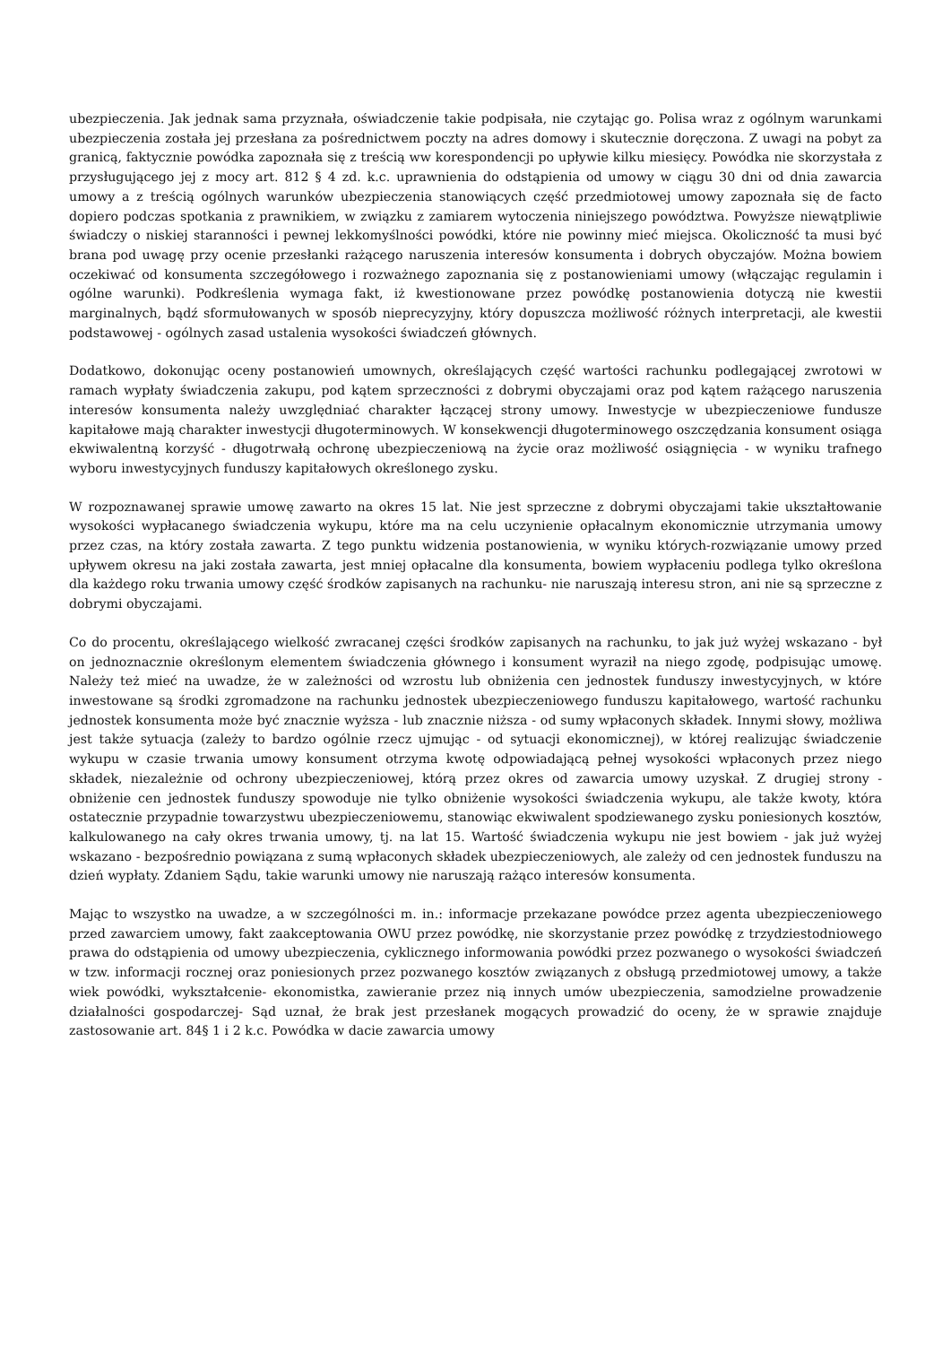ubezpieczenia. Jak jednak sama przyznała, oświadczenie takie podpisała, nie czytając go. Polisa wraz z ogólnym warunkami ubezpieczenia została jej przesłana za pośrednictwem poczty na adres domowy i skutecznie doręczona. Z uwagi na pobyt za granicą, faktycznie powódka zapoznała się z treścią ww korespondencji po upływie kilku miesięcy. Powódka nie skorzystała z przysługującego jej z mocy art. 812 § 4 zd. k.c. uprawnienia do odstąpienia od umowy w ciągu 30 dni od dnia zawarcia umowy a z treścią ogólnych warunków ubezpieczenia stanowiących część przedmiotowej umowy zapoznała się de facto dopiero podczas spotkania z prawnikiem, w związku z zamiarem wytoczenia niniejszego powództwa. Powyższe niewątpliwie świadczy o niskiej staranności i pewnej lekkomyślności powódki, które nie powinny mieć miejsca. Okoliczność ta musi być brana pod uwagę przy ocenie przesłanki rażącego naruszenia interesów konsumenta i dobrych obyczajów. Można bowiem oczekiwać od konsumenta szczegółowego i rozważnego zapoznania się z postanowieniami umowy (włączając regulamin i ogólne warunki). Podkreślenia wymaga fakt, iż kwestionowane przez powódkę postanowienia dotyczą nie kwestii marginalnych, bądź sformułowanych w sposób nieprecyzyjny, który dopuszcza możliwość różnych interpretacji, ale kwestii podstawowej - ogólnych zasad ustalenia wysokości świadczeń głównych.
Dodatkowo, dokonując oceny postanowień umownych, określających część wartości rachunku podlegającej zwrotowi w ramach wypłaty świadczenia zakupu, pod kątem sprzeczności z dobrymi obyczajami oraz pod kątem rażącego naruszenia interesów konsumenta należy uwzględniać charakter łączącej strony umowy. Inwestycje w ubezpieczeniowe fundusze kapitałowe mają charakter inwestycji długoterminowych. W konsekwencji długoterminowego oszczędzania konsument osiąga ekwiwalentną korzyść - długotrwałą ochronę ubezpieczeniową na życie oraz możliwość osiągnięcia - w wyniku trafnego wyboru inwestycyjnych funduszy kapitałowych określonego zysku.
W rozpoznawanej sprawie umowę zawarto na okres 15 lat. Nie jest sprzeczne z dobrymi obyczajami takie ukształtowanie wysokości wypłacanego świadczenia wykupu, które ma na celu uczynienie opłacalnym ekonomicznie utrzymania umowy przez czas, na który została zawarta. Z tego punktu widzenia postanowienia, w wyniku których-rozwiązanie umowy przed upływem okresu na jaki została zawarta, jest mniej opłacalne dla konsumenta, bowiem wypłaceniu podlega tylko określona dla każdego roku trwania umowy część środków zapisanych na rachunku- nie naruszają interesu stron, ani nie są sprzeczne z dobrymi obyczajami.
Co do procentu, określającego wielkość zwracanej części środków zapisanych na rachunku, to jak już wyżej wskazano - był on jednoznacznie określonym elementem świadczenia głównego i konsument wyraził na niego zgodę, podpisując umowę. Należy też mieć na uwadze, że w zależności od wzrostu lub obniżenia cen jednostek funduszy inwestycyjnych, w które inwestowane są środki zgromadzone na rachunku jednostek ubezpieczeniowego funduszu kapitałowego, wartość rachunku jednostek konsumenta może być znacznie wyższa - lub znacznie niższa - od sumy wpłaconych składek. Innymi słowy, możliwa jest także sytuacja (zależy to bardzo ogólnie rzecz ujmując - od sytuacji ekonomicznej), w której realizując świadczenie wykupu w czasie trwania umowy konsument otrzyma kwotę odpowiadającą pełnej wysokości wpłaconych przez niego składek, niezależnie od ochrony ubezpieczeniowej, którą przez okres od zawarcia umowy uzyskał. Z drugiej strony - obniżenie cen jednostek funduszy spowoduje nie tylko obniżenie wysokości świadczenia wykupu, ale także kwoty, która ostatecznie przypadnie towarzystwu ubezpieczeniowemu, stanowiąc ekwiwalent spodziewanego zysku poniesionych kosztów, kalkulowanego na cały okres trwania umowy, tj. na lat 15. Wartość świadczenia wykupu nie jest bowiem - jak już wyżej wskazano - bezpośrednio powiązana z sumą wpłaconych składek ubezpieczeniowych, ale zależy od cen jednostek funduszu na dzień wypłaty. Zdaniem Sądu, takie warunki umowy nie naruszają rażąco interesów konsumenta.
Mając to wszystko na uwadze, a w szczególności m. in.: informacje przekazane powódce przez agenta ubezpieczeniowego przed zawarciem umowy, fakt zaakceptowania OWU przez powódkę, nie skorzystanie przez powódkę z trzydziestodniowego prawa do odstąpienia od umowy ubezpieczenia, cyklicznego informowania powódki przez pozwanego o wysokości świadczeń w tzw. informacji rocznej oraz poniesionych przez pozwanego kosztów związanych z obsługą przedmiotowej umowy, a także wiek powódki, wykształcenie- ekonomistka, zawieranie przez nią innych umów ubezpieczenia, samodzielne prowadzenie działalności gospodarczej- Sąd uznał, że brak jest przesłanek mogących prowadzić do oceny, że w sprawie znajduje zastosowanie art. 84§ 1 i 2 k.c. Powódka w dacie zawarcia umowy